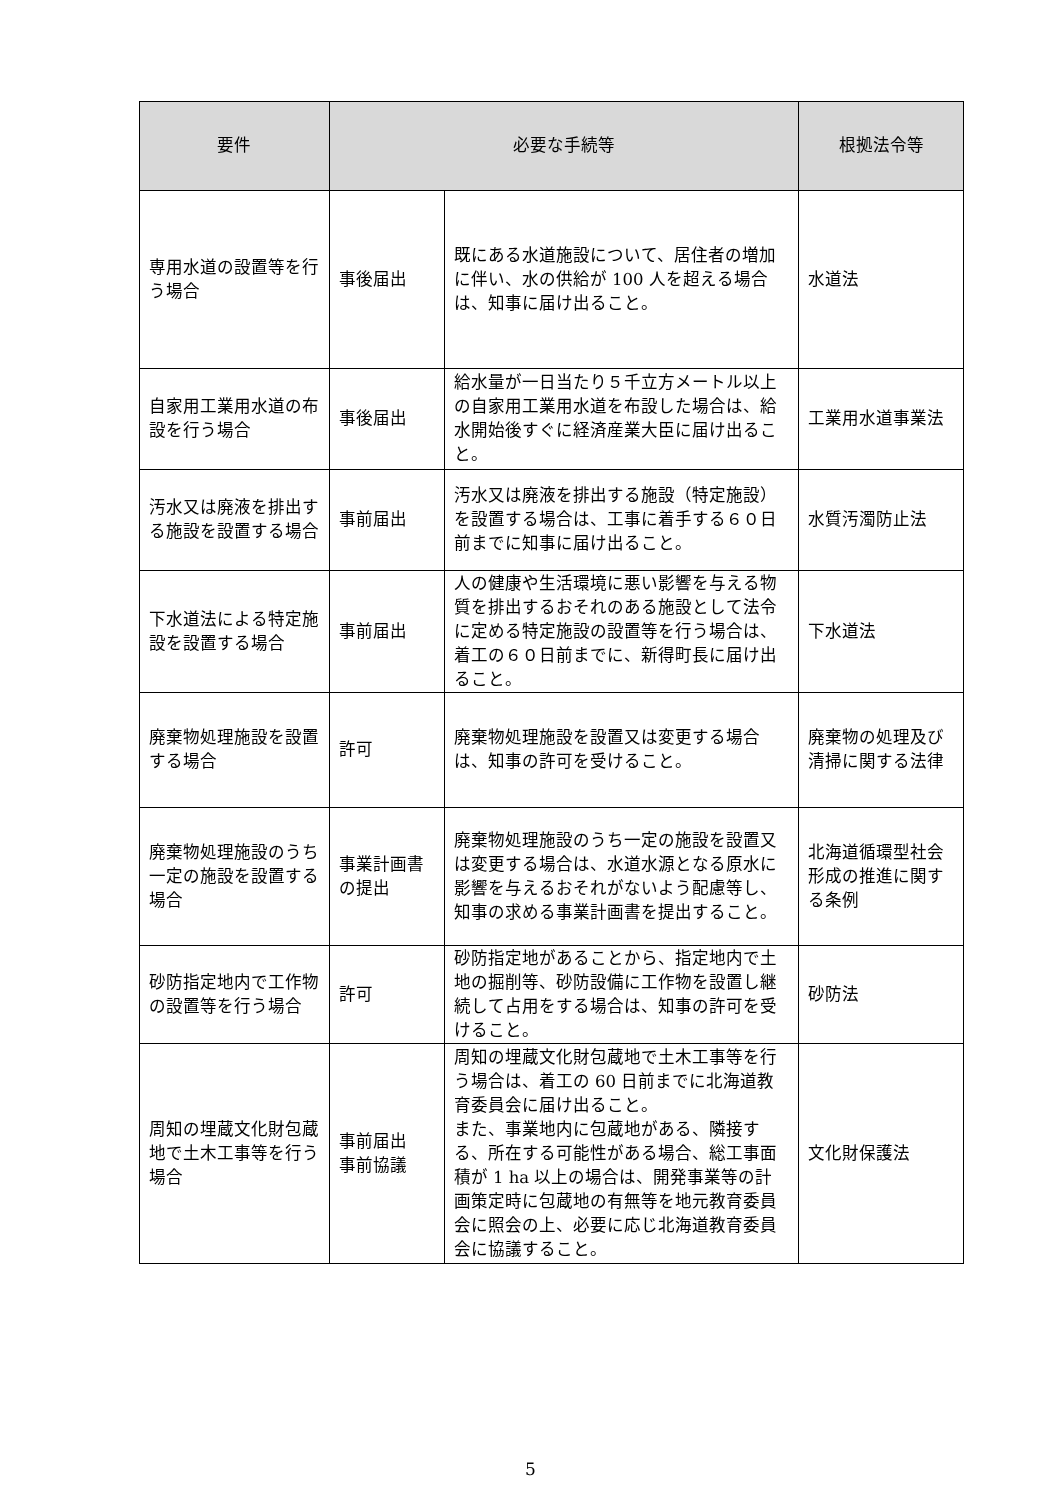| 要件 | 必要な手続等 | | 根拠法令等 |
| --- | --- | --- | --- |
| 専用水道の設置等を行う場合 | 事後届出 | 既にある水道施設について、居住者の増加に伴い、水の供給が 100 人を超える場合は、知事に届け出ること。 | 水道法 |
| 自家用工業用水道の布設を行う場合 | 事後届出 | 給水量が一日当たり５千立方メートル以上の自家用工業用水道を布設した場合は、給水開始後すぐに経済産業大臣に届け出ること。 | 工業用水道事業法 |
| 汚水又は廃液を排出する施設を設置する場合 | 事前届出 | 汚水又は廃液を排出する施設（特定施設）を設置する場合は、工事に着手する６０日前までに知事に届け出ること。 | 水質汚濁防止法 |
| 下水道法による特定施設を設置する場合 | 事前届出 | 人の健康や生活環境に悪い影響を与える物質を排出するおそれのある施設として法令に定める特定施設の設置等を行う場合は、着工の６０日前までに、新得町長に届け出ること。 | 下水道法 |
| 廃棄物処理施設を設置する場合 | 許可 | 廃棄物処理施設を設置又は変更する場合は、知事の許可を受けること。 | 廃棄物の処理及び清掃に関する法律 |
| 廃棄物処理施設のうち一定の施設を設置する場合 | 事業計画書の提出 | 廃棄物処理施設のうち一定の施設を設置又は変更する場合は、水道水源となる原水に影響を与えるおそれがないよう配慮等し、知事の求める事業計画書を提出すること。 | 北海道循環型社会形成の推進に関する条例 |
| 砂防指定地内で工作物の設置等を行う場合 | 許可 | 砂防指定地があることから、指定地内で土地の掘削等、砂防設備に工作物を設置し継続して占用をする場合は、知事の許可を受けること。 | 砂防法 |
| 周知の埋蔵文化財包蔵地で土木工事等を行う場合 | 事前届出 事前協議 | 周知の埋蔵文化財包蔵地で土木工事等を行う場合は、着工の 60 日前までに北海道教育委員会に届け出ること。 また、事業地内に包蔵地がある、隣接する、所在する可能性がある場合、総工事面積が 1 ha 以上の場合は、開発事業等の計画策定時に包蔵地の有無等を地元教育委員会に照会の上、必要に応じ北海道教育委員会に協議すること。 | 文化財保護法 |
5